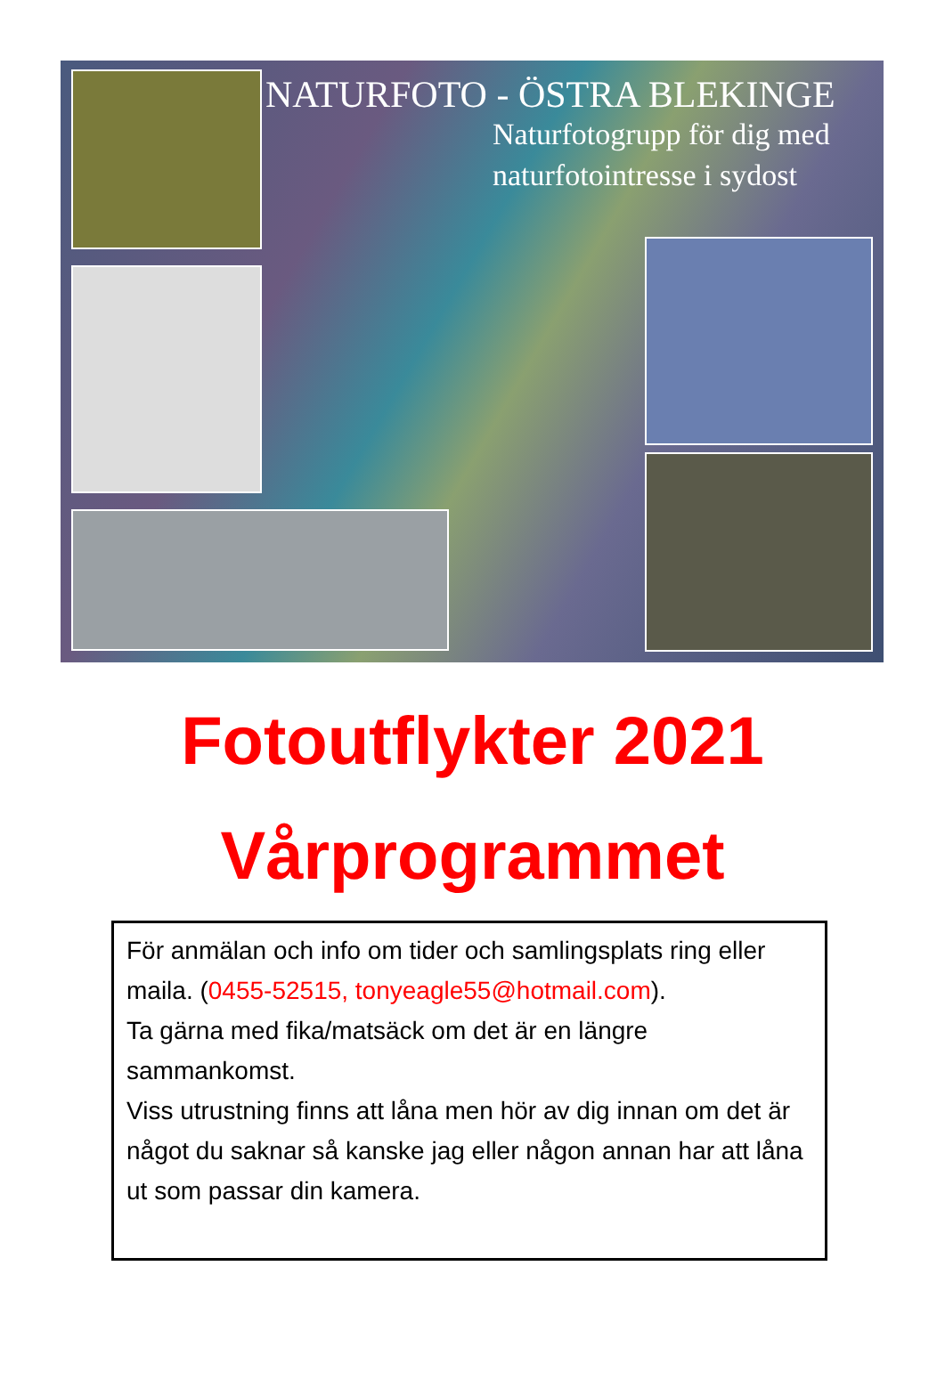NATURFOTO - ÖSTRA BLEKINGE
Naturfotogrupp för dig med
naturfotointresse i sydost
Fotoutflykter 2021
Vårprogrammet
För anmälan och info om tider och samlingsplats ring eller maila. (0455-52515, tonyeagle55@hotmail.com).
Ta gärna med fika/matsäck om det är en längre sammankomst.
Viss utrustning finns att låna men hör av dig innan om det är något du saknar så kanske jag eller någon annan har att låna ut som passar din kamera.